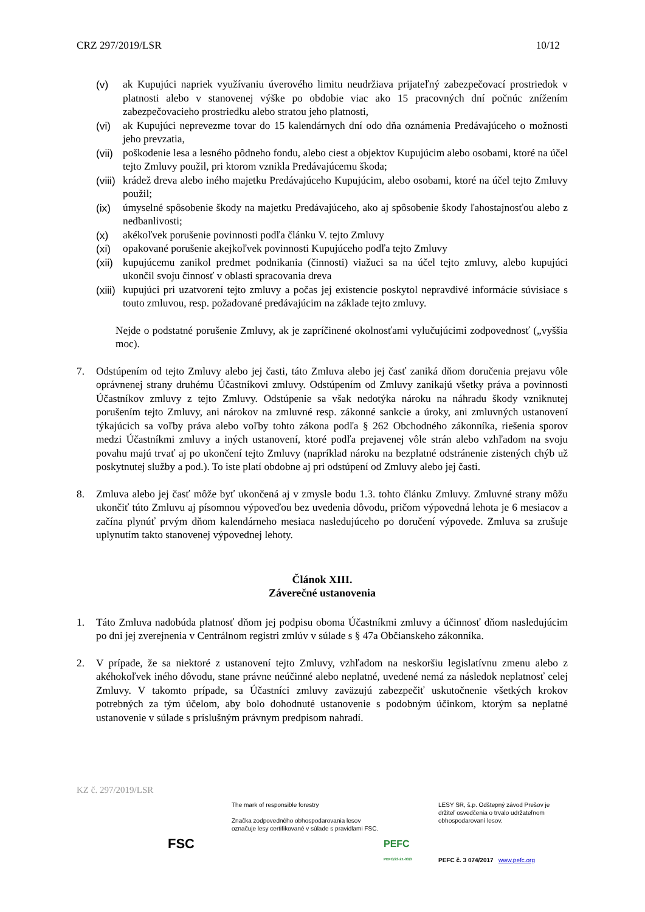CRZ 297/2019/LSR 10/12
(v) ak Kupujúci napriek využívaniu úverového limitu neudržiava prijateľný zabezpečovací prostriedok v platnosti alebo v stanovenej výške po obdobie viac ako 15 pracovných dní počnúc znížením zabezpečovacieho prostriedku alebo stratou jeho platnosti,
(vi) ak Kupujúci neprevezme tovar do 15 kalendárnych dní odo dňa oznámenia Predávajúceho o možnosti jeho prevzatia,
(vii) poškodenie lesa a lesného pôdneho fondu, alebo ciest a objektov Kupujúcim alebo osobami, ktoré na účel tejto Zmluvy použil, pri ktorom vznikla Predávajúcemu škoda;
(viii) krádež dreva alebo iného majetku Predávajúceho Kupujúcim, alebo osobami, ktoré na účel tejto Zmluvy použil;
(ix) úmyselné spôsobenie škody na majetku Predávajúceho, ako aj spôsobenie škody ľahostajnosťou alebo z nedbanlivosti;
(x) akékoľvek porušenie povinnosti podľa článku V. tejto Zmluvy
(xi) opakované porušenie akejkoľvek povinnosti Kupujúceho podľa tejto Zmluvy
(xii) kupujúcemu zanikol predmet podnikania (činnosti) viažuci sa na účel tejto zmluvy, alebo kupujúci ukončil svoju činnosť v oblasti spracovania dreva
(xiii) kupujúci pri uzatvorení tejto zmluvy a počas jej existencie poskytol nepravdivé informácie súvisiace s touto zmluvou, resp. požadované predávajúcim na základe tejto zmluvy.
Nejde o podstatné porušenie Zmluvy, ak je zapríčinené okolnosťami vylučujúcimi zodpovednosť („vyššia moc).
7. Odstúpením od tejto Zmluvy alebo jej časti, táto Zmluva alebo jej časť zaniká dňom doručenia prejavu vôle oprávnenej strany druhému Účastníkovi zmluvy. Odstúpením od Zmluvy zanikajú všetky práva a povinnosti Účastníkov zmluvy z tejto Zmluvy. Odstúpenie sa však nedotýka nároku na náhradu škody vzniknutej porušením tejto Zmluvy, ani nárokov na zmluvné resp. zákonné sankcie a úroky, ani zmluvných ustanovení týkajúcich sa voľby práva alebo voľby tohto zákona podľa § 262 Obchodného zákonníka, riešenia sporov medzi Účastníkmi zmluvy a iných ustanovení, ktoré podľa prejavenej vôle strán alebo vzhľadom na svoju povahu majú trvať aj po ukončení tejto Zmluvy (napríklad nároku na bezplatné odstránenie zistených chýb už poskytnutej služby a pod.). To iste platí obdobne aj pri odstúpení od Zmluvy alebo jej časti.
8. Zmluva alebo jej časť môže byť ukončená aj v zmysle bodu 1.3. tohto článku Zmluvy. Zmluvné strany môžu ukončiť túto Zmluvu aj písomnou výpoveďou bez uvedenia dôvodu, pričom výpovedná lehota je 6 mesiacov a začína plynúť prvým dňom kalendárneho mesiaca nasledujúceho po doručení výpovede. Zmluva sa zrušuje uplynutím takto stanovenej výpovednej lehoty.
Článok XIII.
Záverečné ustanovenia
1. Táto Zmluva nadobúda platnosť dňom jej podpisu oboma Účastníkmi zmluvy a účinnosť dňom nasledujúcim po dni jej zverejnenia v Centrálnom registri zmlúv v súlade s § 47a Občianskeho zákonníka.
2. V prípade, že sa niektoré z ustanovení tejto Zmluvy, vzhľadom na neskoršiu legislatívnu zmenu alebo z akéhokoľvek iného dôvodu, stane právne neúčinné alebo neplatné, uvedené nemá za následok neplatnosť celej Zmluvy. V takomto prípade, sa Účastníci zmluvy zaväzujú zabezpečiť uskutočnenie všetkých krokov potrebných za tým účelom, aby bolo dohodnuté ustanovenie s podobným účinkom, ktorým sa neplatné ustanovenie v súlade s príslušným právnym predpisom nahradí.
KZ č. 297/2019/LSR
FSC
The mark of responsible forestry
Značka zodpovedného obhospodarovania lesov označuje lesy certifikované v súlade s pravidlami FSC.
PEFC
PEFC/23-21-03/3
LESY SR, š.p. Odštepný závod Prešov je držiteľ osvedčenia o trvalo udržateľnom obhospodarovaní lesov.
PEFC č. 3 074/2017 www.pefc.org